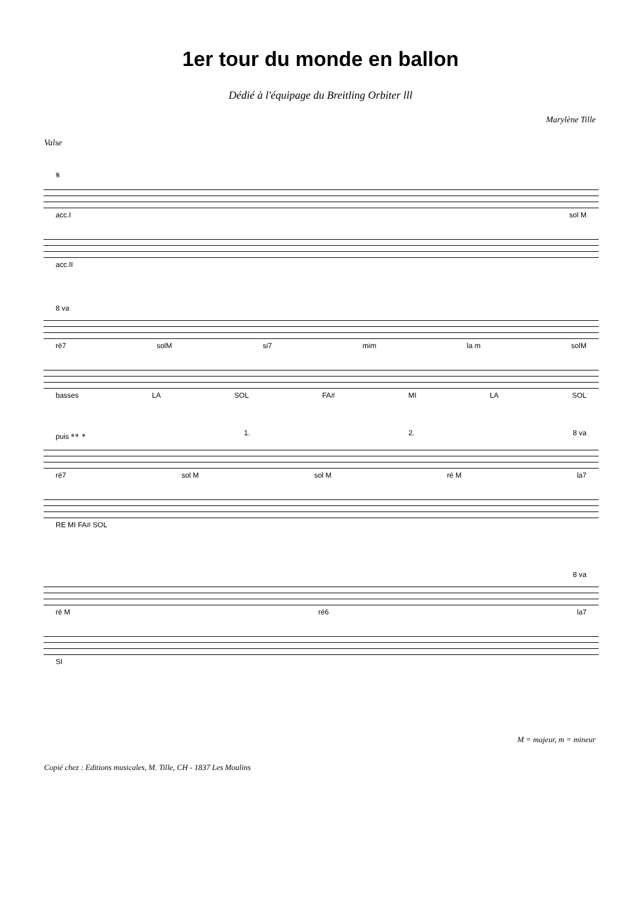1er tour du monde en ballon
Dédié à l'équipage du Breitling Orbiter lll
Marylène Tille
Valse
𝄋
acc.I sol M
acc.II
8 va
ré7 solM si7 mim la m solM
basses LA SOL FA# MI LA SOL
puis 𝄌𝄌 𝄌 1. 2. 8 va
ré7 sol M sol M ré M la7
RE MI FA# SOL
8 va
ré M ré6 la7
SI
M = majeur, m = mineur
Copié chez : Editions musicales, M. Tille, CH - 1837 Les Moulins